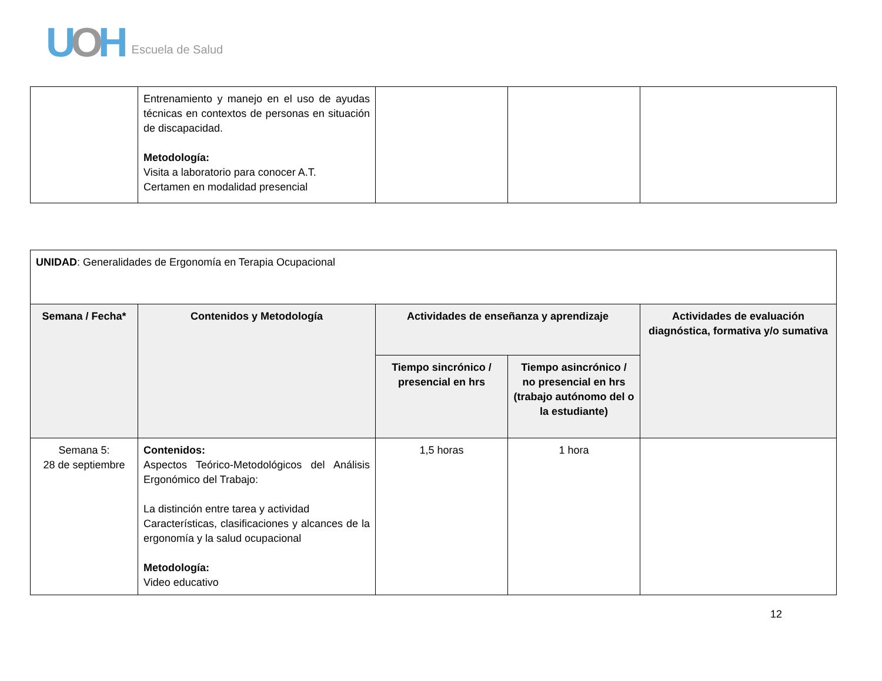UOH Escuela de Salud
| | Entrenamiento y manejo en el uso de ayudas técnicas en contextos de personas en situación de discapacidad. Metodología: Visita a laboratorio para conocer A.T. Certamen en modalidad presencial | | | |
| UNIDAD : Generalidades de Ergonomía en Terapia Ocupacional | | | | |
| Semana / Fecha* | Contenidos y Metodología | Actividades de enseñanza y aprendizaje | | Actividades de evaluación diagnóstica, formativa y/o sumativa |
| | | Tiempo sincrónico / presencial en hrs | Tiempo asincrónico / no presencial en hrs (trabajo autónomo del o la estudiante) | |
| Semana 5: 28 de septiembre | Contenidos: Aspectos Teórico-Metodológicos del Análisis Ergonómico del Trabajo: La distinción entre tarea y actividad Características, clasificaciones y alcances de la ergonomía y la salud ocupacional Metodología: Video educativo | 1,5 horas | 1 hora | |
12